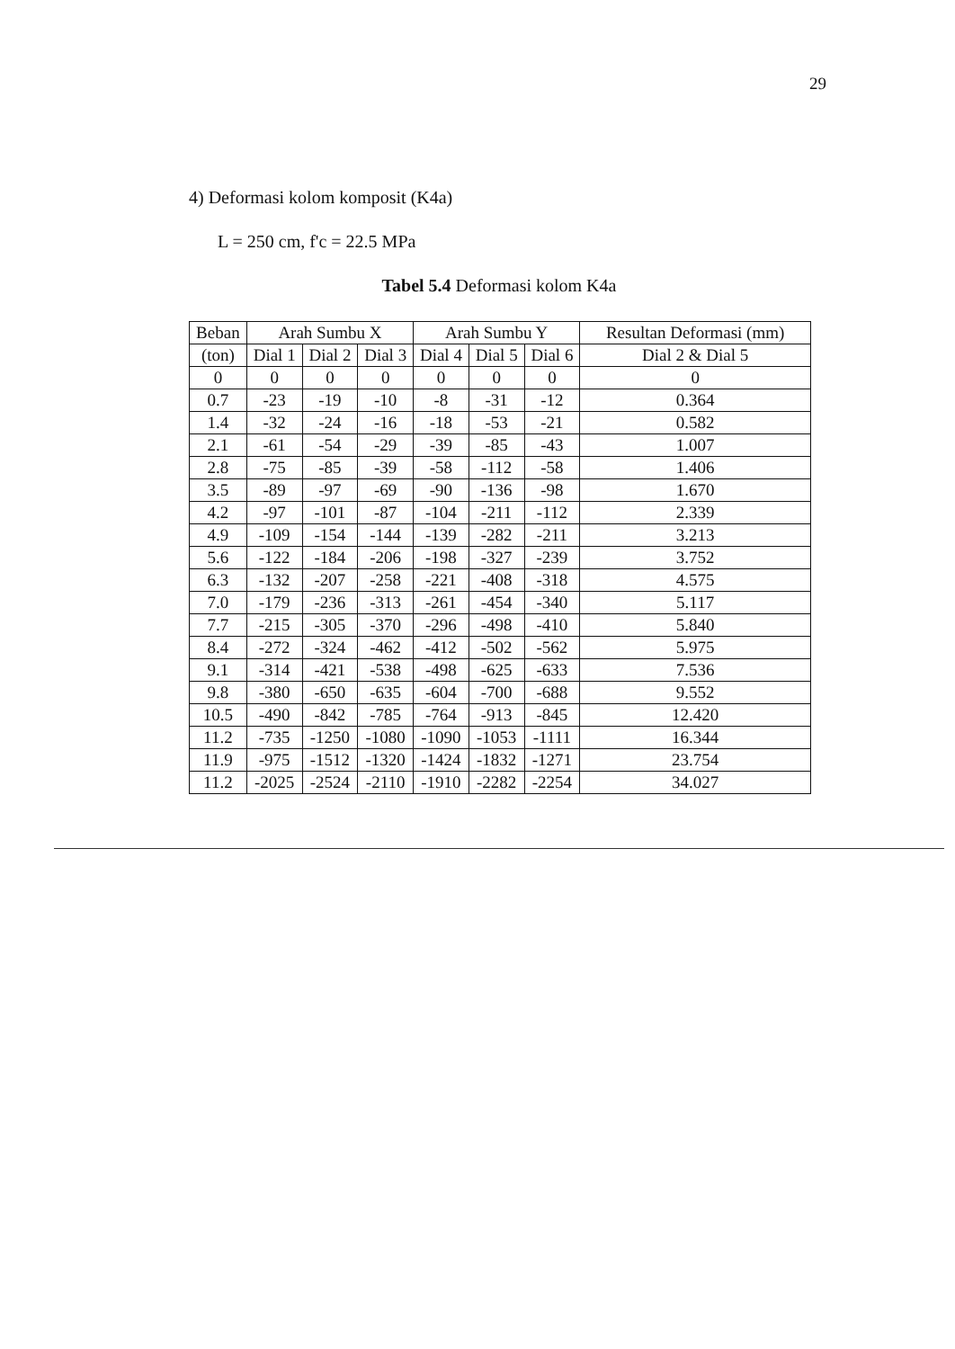29
4) Deformasi kolom komposit (K4a)
L = 250 cm, f'c = 22.5 MPa
Tabel 5.4 Deformasi kolom K4a
| Beban | Arah Sumbu X | | | Arah Sumbu Y | | | Resultan Deformasi (mm) |
| --- | --- | --- | --- | --- | --- | --- | --- |
| (ton) | Dial 1 | Dial 2 | Dial 3 | Dial 4 | Dial 5 | Dial 6 | Dial 2 & Dial 5 |
| 0 | 0 | 0 | 0 | 0 | 0 | 0 | 0 |
| 0.7 | -23 | -19 | -10 | -8 | -31 | -12 | 0.364 |
| 1.4 | -32 | -24 | -16 | -18 | -53 | -21 | 0.582 |
| 2.1 | -61 | -54 | -29 | -39 | -85 | -43 | 1.007 |
| 2.8 | -75 | -85 | -39 | -58 | -112 | -58 | 1.406 |
| 3.5 | -89 | -97 | -69 | -90 | -136 | -98 | 1.670 |
| 4.2 | -97 | -101 | -87 | -104 | -211 | -112 | 2.339 |
| 4.9 | -109 | -154 | -144 | -139 | -282 | -211 | 3.213 |
| 5.6 | -122 | -184 | -206 | -198 | -327 | -239 | 3.752 |
| 6.3 | -132 | -207 | -258 | -221 | -408 | -318 | 4.575 |
| 7.0 | -179 | -236 | -313 | -261 | -454 | -340 | 5.117 |
| 7.7 | -215 | -305 | -370 | -296 | -498 | -410 | 5.840 |
| 8.4 | -272 | -324 | -462 | -412 | -502 | -562 | 5.975 |
| 9.1 | -314 | -421 | -538 | -498 | -625 | -633 | 7.536 |
| 9.8 | -380 | -650 | -635 | -604 | -700 | -688 | 9.552 |
| 10.5 | -490 | -842 | -785 | -764 | -913 | -845 | 12.420 |
| 11.2 | -735 | -1250 | -1080 | -1090 | -1053 | -1111 | 16.344 |
| 11.9 | -975 | -1512 | -1320 | -1424 | -1832 | -1271 | 23.754 |
| 11.2 | -2025 | -2524 | -2110 | -1910 | -2282 | -2254 | 34.027 |